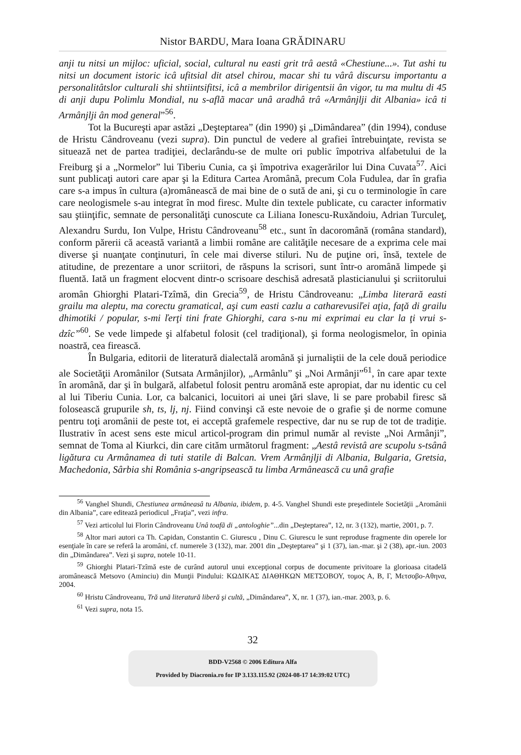Nistor BARDU, Mara Ioana GRĂDINARU
anji tu nitsi un mijloc: uficial, social, cultural nu easti grit trâ aestâ «Chestiune...». Tut ashi tu nitsi un document istoric icâ ufitsial dit atsel chirou, macar shi tu vârâ discursu importantu a personalitâtslor culturali shi shtiintsifitsi, icâ a membrilor dirigentsii ân vigor, tu ma multu di 45 di anji dupu Polimlu Mondial, nu s-aflã macar unâ aradhâ trâ «Armânjlji dit Albania» icâ ti Armânjlji ân mod general”<sup>56</sup>.
Tot la Bucureşti apar astăzi „Deşteptarea” (din 1990) şi „Dimândarea” (din 1994), conduse de Hristu Cândroveanu (vezi supra). Din punctul de vedere al grafiei întrebuinţate, revista se situează net de partea tradiţiei, declarându-se de multe ori public împotriva alfabetului de la Freiburg şi a „Normelor” lui Tiberiu Cunia, ca şi împotriva exagerărilor lui Dina Cuvata<sup>57</sup>. Aici sunt publicaţi autori care apar şi la Editura Cartea Aromânã, precum Cola Fudulea, dar în grafia care s-a impus în cultura (a)românească de mai bine de o sută de ani, şi cu o terminologie în care care neologismele s-au integrat în mod firesc. Multe din textele publicate, cu caracter informativ sau ştiinţific, semnate de personalităţi cunoscute ca Liliana Ionescu-Ruxăndoiu, Adrian Turculeţ, Alexandru Surdu, Ion Vulpe, Hristu Cândroveanu<sup>58</sup> etc., sunt în dacoromână (româna standard), conform părerii că această variantă a limbii române are calităţile necesare de a exprima cele mai diverse şi nuanţate conţinuturi, în cele mai diverse stiluri. Nu de puţine ori, însă, textele de atitudine, de prezentare a unor scriitori, de răspuns la scrisori, sunt într-o aromână limpede şi fluentă. Iată un fragment elocvent dintr-o scrisoare deschisă adresată plasticianului şi scriitorului aromân Ghiorghi Platari-Tzîmă, din Grecia<sup>59</sup>, de Hristu Cândroveanu: „Limba literară easti grailu ma aleptu, ma corectu gramatical, aşi cum easti cazlu a catharevusiľei aţia, faţă di grailu dhimotiki / popular, s-mi ľerţi tini frate Ghiorghi, cara s-nu mi exprimai eu clar la ţi vrui s-dzîc”<sup>60</sup>. Se vede limpede şi alfabetul folosit (cel tradiţional), şi forma neologismelor, în opinia noastră, cea firească.
În Bulgaria, editorii de literatură dialectală aromână şi jurnaliştii de la cele două periodice ale Societăţii Aromânilor (Sutsata Armânjilor), „Armânlu” şi „Noi Armânji”<sup>61</sup>, în care apar texte în aromână, dar şi în bulgară, alfabetul folosit pentru aromână este apropiat, dar nu identic cu cel al lui Tiberiu Cunia. Lor, ca balcanici, locuitori ai unei ţări slave, li se pare probabil firesc să folosească grupurile sh, ts, lj, nj. Fiind convinşi că este nevoie de o grafie şi de norme comune pentru toţi aromânii de peste tot, ei acceptă grafemele respective, dar nu se rup de tot de tradiţie. Ilustrativ în acest sens este micul articol-program din primul număr al reviste „Noi Armânji”, semnat de Toma al Kiurkci, din care cităm următorul fragment: „Aestâ revistâ are scupolu s-tsânâ ligătura cu Armânamea di tuti statile di Balcan. Vrem Armânjlji di Albania, Bulgaria, Gretsia, Machedonia, Sârbia shi România s-angripsească tu limba Armânească cu unâ grafie
<sup>56</sup> Vanghel Shundi, Chestiunea armâneasâ tu Albania, ibidem, p. 4-5. Vanghel Shundi este preşedintele Societăţii „Aromânii din Albania”, care editează periodicul „Fraţia”, vezi infra.
<sup>57</sup> Vezi articolul lui Florin Cândroveanu Unâ toafã di „antologhie”...din „Deşteptarea”, 12, nr. 3 (132), martie, 2001, p. 7.
<sup>58</sup> Altor mari autori ca Th. Capidan, Constantin C. Giurescu , Dinu C. Giurescu le sunt reproduse fragmente din operele lor esenţiale în care se referă la aromâni, cf. numerele 3 (132), mar. 2001 din „Deşteptarea” şi 1 (37), ian.-mar. şi 2 (38), apr.-iun. 2003 din „Dimândarea”. Vezi şi supra, notele 10-11.
<sup>59</sup> Ghiorghi Platari-Tzîmă este de curând autorul unui excepţional corpus de documente privitoare la glorioasa citadelă aromânească Metsovo (Aminciu) din Munţii Pindului: ΚΩΔΙΚΑΣ ΔΙΑΘΗΚΩΝ ΜΕΤΣΟΒΟΥ, τομος Α, Β, Γ, Μετσοβο-Αθηνα, 2004.
<sup>60</sup> Hristu Cândroveanu, Tră unã literatură liberă şi cultă, „Dimândarea”, X, nr. 1 (37), ian.-mar. 2003, p. 6.
<sup>61</sup> Vezi supra, nota 15.
32
BDD-V2568 © 2006 Editura Alfa
Provided by Diacronia.ro for IP 3.133.115.92 (2024-08-17 14:39:02 UTC)